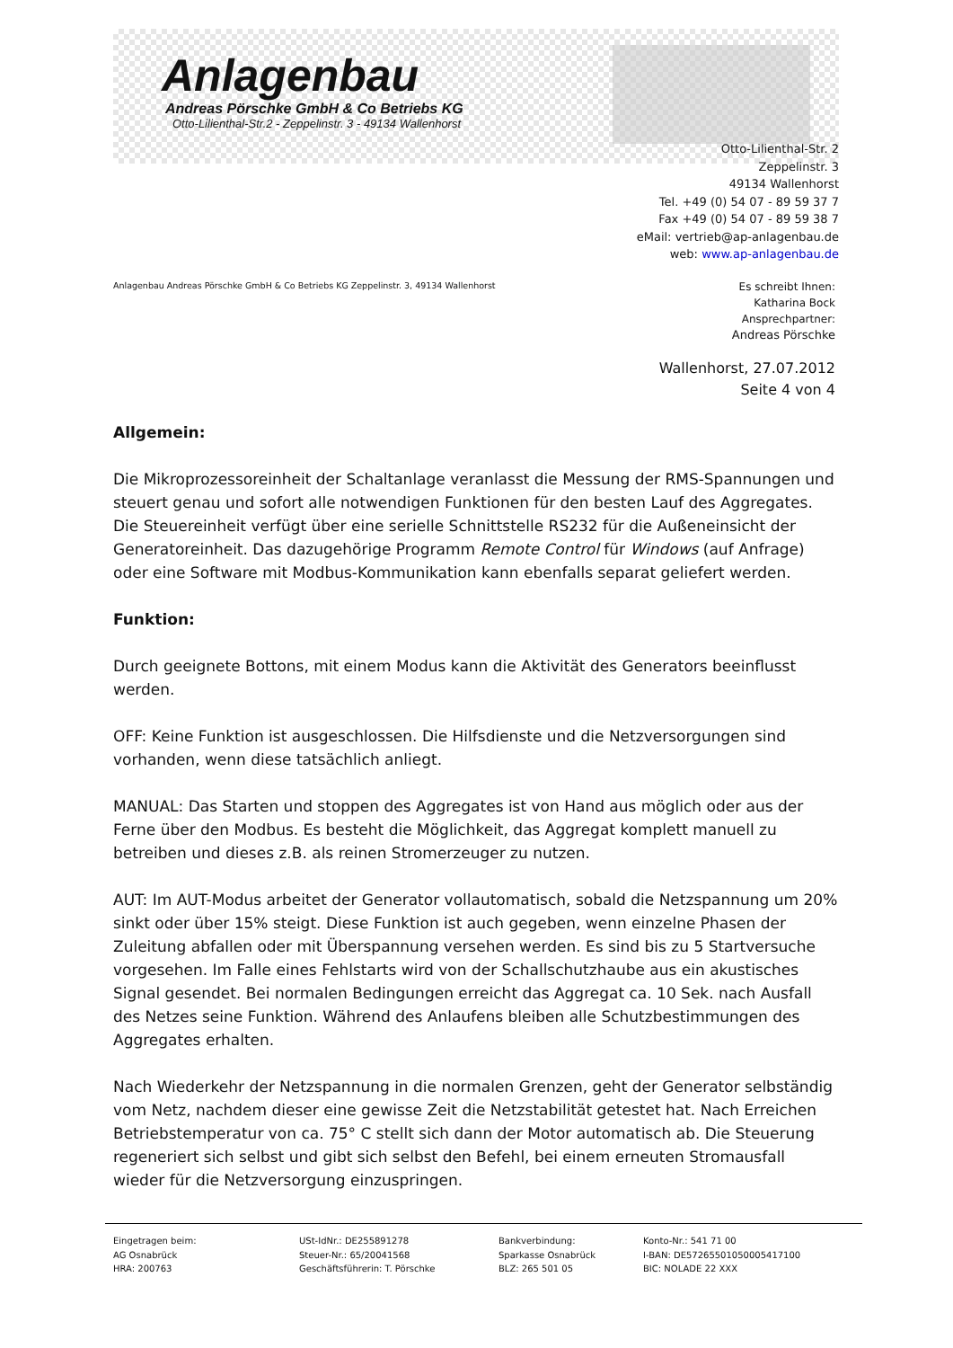Anlagenbau
Andreas Pörschke GmbH & Co Betriebs KG
Otto-Lilienthal-Str.2 - Zeppelinstr. 3 - 49134 Wallenhorst
Otto-Lilienthal-Str. 2
Zeppelinstr. 3
49134 Wallenhorst
Tel. +49 (0) 54 07 - 89 59 37 7
Fax +49 (0) 54 07 - 89 59 38 7
eMail: vertrieb@ap-anlagenbau.de
web: www.ap-anlagenbau.de
Anlagenbau Andreas Pörschke GmbH & Co Betriebs KG Zeppelinstr. 3, 49134 Wallenhorst
Es schreibt Ihnen:
Katharina Bock
Ansprechpartner:
Andreas Pörschke
Wallenhorst, 27.07.2012
Seite 4 von 4
Allgemein:
Die Mikroprozessoreinheit der Schaltanlage veranlasst die Messung der RMS-Spannungen und steuert genau und sofort alle notwendigen Funktionen für den besten Lauf des Aggregates. Die Steuereinheit verfügt über eine serielle Schnittstelle RS232 für die Außeneinsicht der Generatoreinheit. Das dazugehörige Programm Remote Control für Windows (auf Anfrage) oder eine Software mit Modbus-Kommunikation kann ebenfalls separat geliefert werden.
Funktion:
Durch geeignete Bottons, mit einem Modus kann die Aktivität des Generators beeinflusst werden.
OFF: Keine Funktion ist ausgeschlossen. Die Hilfsdienste und die Netzversorgungen sind vorhanden, wenn diese tatsächlich anliegt.
MANUAL: Das Starten und stoppen des Aggregates ist von Hand aus möglich oder aus der Ferne über den Modbus. Es besteht die Möglichkeit, das Aggregat komplett manuell zu betreiben und dieses z.B. als reinen Stromerzeuger zu nutzen.
AUT: Im AUT-Modus arbeitet der Generator vollautomatisch, sobald die Netzspannung um 20% sinkt oder über 15% steigt. Diese Funktion ist auch gegeben, wenn einzelne Phasen der Zuleitung abfallen oder mit Überspannung versehen werden. Es sind bis zu 5 Startversuche vorgesehen. Im Falle eines Fehlstarts wird von der Schallschutzhaube aus ein akustisches Signal gesendet. Bei normalen Bedingungen erreicht das Aggregat ca. 10 Sek. nach Ausfall des Netzes seine Funktion. Während des Anlaufens bleiben alle Schutzbestimmungen des Aggregates erhalten.
Nach Wiederkehr der Netzspannung in die normalen Grenzen, geht der Generator selbständig vom Netz, nachdem dieser eine gewisse Zeit die Netzstabilität getestet hat. Nach Erreichen Betriebstemperatur von ca. 75° C stellt sich dann der Motor automatisch ab. Die Steuerung regeneriert sich selbst und gibt sich selbst den Befehl, bei einem erneuten Stromausfall wieder für die Netzversorgung einzuspringen.
Eingetragen beim:
AG Osnabrück
HRA: 200763
USt-IdNr.: DE255891278
Steuer-Nr.: 65/20041568
Geschäftsführerin: T. Pörschke
Bankverbindung:
Sparkasse Osnabrück
BLZ: 265 501 05
Konto-Nr.: 541 71 00
I-BAN: DE57265501050005417100
BIC: NOLADE 22 XXX